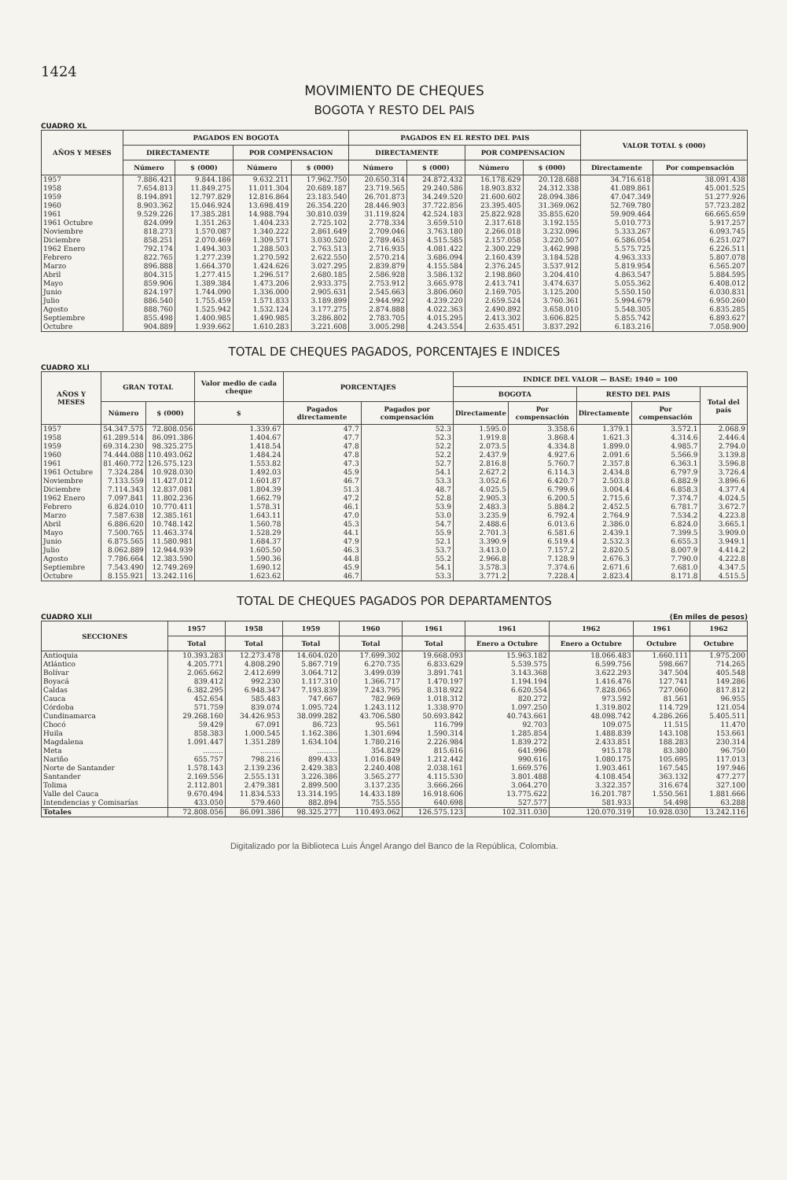1424
MOVIMIENTO DE CHEQUES
BOGOTA Y RESTO DEL PAIS
CUADRO XL
| AÑOS Y MESES | PAGADOS EN BOGOTA | | | | PAGADOS EN EL RESTO DEL PAIS | | | | VALOR TOTAL $ (000) | |
| --- | --- | --- | --- | --- | --- | --- | --- | --- | --- | --- |
| | DIRECTAMENTE | | POR COMPENSACION | | DIRECTAMENTE | | POR COMPENSACION | | | |
| | Número | $ (000) | Número | $ (000) | Número | $ (000) | Número | $ (000) | Directamente | Por compensación |
| 1957 | 7.886.421 | 9.844.186 | 9.632.211 | 17.962.750 | 20.650.314 | 24.872.432 | 16.178.629 | 20.128.688 | 34.716.618 | 38.091.438 |
| 1958 | 7.654.813 | 11.849.275 | 11.011.304 | 20.689.187 | 23.719.565 | 29.240.586 | 18.903.832 | 24.312.338 | 41.089.861 | 45.001.525 |
| 1959 | 8.194.891 | 12.797.829 | 12.816.864 | 23.183.540 | 26.701.873 | 34.249.520 | 21.600.602 | 28.094.386 | 47.047.349 | 51.277.926 |
| 1960 | 8.903.362 | 15.046.924 | 13.698.419 | 26.354.220 | 28.446.903 | 37.722.856 | 23.395.405 | 31.369.062 | 52.769.780 | 57.723.282 |
| 1961 | 9.529.226 | 17.385.281 | 14.988.794 | 30.810.039 | 31.119.824 | 42.524.183 | 25.822.928 | 35.855.620 | 59.909.464 | 66.665.659 |
| 1961 Octubre | 824.099 | 1.351.263 | 1.404.233 | 2.725.102 | 2.778.334 | 3.659.510 | 2.317.618 | 3.192.155 | 5.010.773 | 5.917.257 |
| Noviembre | 818.273 | 1.570.087 | 1.340.222 | 2.861.649 | 2.709.046 | 3.763.180 | 2.266.018 | 3.232.096 | 5.333.267 | 6.093.745 |
| Diciembre | 858.251 | 2.070.469 | 1.309.571 | 3.030.520 | 2.789.463 | 4.515.585 | 2.157.058 | 3.220.507 | 6.586.054 | 6.251.027 |
| 1962 Enero | 792.174 | 1.494.303 | 1.288.503 | 2.763.513 | 2.716.935 | 4.081.422 | 2.300.229 | 3.462.998 | 5.575.725 | 6.226.511 |
| Febrero | 822.765 | 1.277.239 | 1.270.592 | 2.622.550 | 2.570.214 | 3.686.094 | 2.160.439 | 3.184.528 | 4.963.333 | 5.807.078 |
| Marzo | 896.888 | 1.664.370 | 1.424.626 | 3.027.295 | 2.839.879 | 4.155.584 | 2.376.245 | 3.537.912 | 5.819.954 | 6.565.207 |
| Abril | 804.315 | 1.277.415 | 1.296.517 | 2.680.185 | 2.586.928 | 3.586.132 | 2.198.860 | 3.204.410 | 4.863.547 | 5.884.595 |
| Mayo | 859.906 | 1.389.384 | 1.473.206 | 2.933.375 | 2.753.912 | 3.665.978 | 2.413.741 | 3.474.637 | 5.055.362 | 6.408.012 |
| Junio | 824.197 | 1.744.090 | 1.336.000 | 2.905.631 | 2.545.663 | 3.806.060 | 2.169.705 | 3.125.200 | 5.550.150 | 6.030.831 |
| Julio | 886.540 | 1.755.459 | 1.571.833 | 3.189.899 | 2.944.992 | 4.239.220 | 2.659.524 | 3.760.361 | 5.994.679 | 6.950.260 |
| Agosto | 888.760 | 1.525.942 | 1.532.124 | 3.177.275 | 2.874.888 | 4.022.363 | 2.490.892 | 3.658.010 | 5.548.305 | 6.835.285 |
| Septiembre | 855.498 | 1.400.985 | 1.490.985 | 3.286.802 | 2.783.705 | 4.015.295 | 2.413.302 | 3.606.825 | 5.855.742 | 6.893.627 |
| Octubre | 904.889 | 1.939.662 | 1.610.283 | 3.221.608 | 3.005.298 | 4.243.554 | 2.635.451 | 3.837.292 | 6.183.216 | 7.058.900 |
TOTAL DE CHEQUES PAGADOS, PORCENTAJES E INDICES
CUADRO XLI
| AÑOS Y MESES | GRAN TOTAL | | Valor medio de cada cheque | PORCENTAJES | | INDICE DEL VALOR — BASE: 1940 = 100 | | | | |
| --- | --- | --- | --- | --- | --- | --- | --- | --- | --- | --- |
| | | | | | | BOGOTA | | RESTO DEL PAIS | | Total del país |
| | Número | $ (000) | $ | Pagados directamente | Pagados por compensación | Directamente | Por compensación | Directamente | Por compensación | |
| 1957 | 54.347.575 | 72.808.056 | 1.339.67 | 47.7 | 52.3 | 1.595.0 | 3.358.6 | 1.379.1 | 3.572.1 | 2.068.9 |
| 1958 | 61.289.514 | 86.091.386 | 1.404.67 | 47.7 | 52.3 | 1.919.8 | 3.868.4 | 1.621.3 | 4.314.6 | 2.446.4 |
| 1959 | 69.314.230 | 98.325.275 | 1.418.54 | 47.8 | 52.2 | 2.073.5 | 4.334.8 | 1.899.0 | 4.985.7 | 2.794.0 |
| 1960 | 74.444.088 | 110.493.062 | 1.484.24 | 47.8 | 52.2 | 2.437.9 | 4.927.6 | 2.091.6 | 5.566.9 | 3.139.8 |
| 1961 | 81.460.772 | 126.575.123 | 1.553.82 | 47.3 | 52.7 | 2.816.8 | 5.760.7 | 2.357.8 | 6.363.1 | 3.596.8 |
| 1961 Octubre | 7.324.284 | 10.928.030 | 1.492.03 | 45.9 | 54.1 | 2.627.2 | 6.114.3 | 2.434.8 | 6.797.9 | 3.726.4 |
| Noviembre | 7.133.559 | 11.427.012 | 1.601.87 | 46.7 | 53.3 | 3.052.6 | 6.420.7 | 2.503.8 | 6.882.9 | 3.896.6 |
| Diciembre | 7.114.343 | 12.837.081 | 1.804.39 | 51.3 | 48.7 | 4.025.5 | 6.799.6 | 3.004.4 | 6.858.3 | 4.377.4 |
| 1962 Enero | 7.097.841 | 11.802.236 | 1.662.79 | 47.2 | 52.8 | 2.905.3 | 6.200.5 | 2.715.6 | 7.374.7 | 4.024.5 |
| Febrero | 6.824.010 | 10.770.411 | 1.578.31 | 46.1 | 53.9 | 2.483.3 | 5.884.2 | 2.452.5 | 6.781.7 | 3.672.7 |
| Marzo | 7.587.638 | 12.385.161 | 1.643.11 | 47.0 | 53.0 | 3.235.9 | 6.792.4 | 2.764.9 | 7.534.2 | 4.223.8 |
| Abril | 6.886.620 | 10.748.142 | 1.560.78 | 45.3 | 54.7 | 2.488.6 | 6.013.6 | 2.386.0 | 6.824.0 | 3.665.1 |
| Mayo | 7.500.765 | 11.463.374 | 1.528.29 | 44.1 | 55.9 | 2.701.3 | 6.581.6 | 2.439.1 | 7.399.5 | 3.909.0 |
| Junio | 6.875.565 | 11.580.981 | 1.684.37 | 47.9 | 52.1 | 3.390.9 | 6.519.4 | 2.532.3 | 6.655.3 | 3.949.1 |
| Julio | 8.062.889 | 12.944.939 | 1.605.50 | 46.3 | 53.7 | 3.413.0 | 7.157.2 | 2.820.5 | 8.007.9 | 4.414.2 |
| Agosto | 7.786.664 | 12.383.590 | 1.590.36 | 44.8 | 55.2 | 2.966.8 | 7.128.9 | 2.676.3 | 7.790.0 | 4.222.8 |
| Septiembre | 7.543.490 | 12.749.269 | 1.690.12 | 45.9 | 54.1 | 3.578.3 | 7.374.6 | 2.671.6 | 7.681.0 | 4.347.5 |
| Octubre | 8.155.921 | 13.242.116 | 1.623.62 | 46.7 | 53.3 | 3.771.2 | 7.228.4 | 2.823.4 | 8.171.8 | 4.515.5 |
TOTAL DE CHEQUES PAGADOS POR DEPARTAMENTOS
CUADRO XLII (En miles de pesos)
| SECCIONES | 1957 | 1958 | 1959 | 1960 | 1961 | 1961 | 1962 | 1961 | 1962 |
| --- | --- | --- | --- | --- | --- | --- | --- | --- | --- |
| | Total | Total | Total | Total | Total | Enero a Octubre | Enero a Octubre | Octubre | Octubre |
| Antioquia | 10.393.283 | 12.273.478 | 14.604.020 | 17.699.302 | 19.668.093 | 15.963.182 | 18.066.483 | 1.660.111 | 1.975.200 |
| Atlántico | 4.205.771 | 4.808.290 | 5.867.719 | 6.270.735 | 6.833.629 | 5.539.575 | 6.599.756 | 598.667 | 714.265 |
| Bolívar | 2.065.662 | 2.412.699 | 3.064.712 | 3.499.039 | 3.891.741 | 3.143.368 | 3.622.293 | 347.504 | 405.548 |
| Boyacá | 839.412 | 992.230 | 1.117.310 | 1.366.717 | 1.470.197 | 1.194.194 | 1.416.476 | 127.741 | 149.286 |
| Caldas | 6.382.295 | 6.948.347 | 7.193.839 | 7.243.795 | 8.318.922 | 6.620.554 | 7.828.065 | 727.060 | 817.812 |
| Cauca | 452.654 | 585.483 | 747.667 | 782.969 | 1.018.312 | 820.272 | 973.592 | 81.561 | 96.955 |
| Córdoba | 571.759 | 839.074 | 1.095.724 | 1.243.112 | 1.338.970 | 1.097.250 | 1.319.802 | 114.729 | 121.054 |
| Cundinamarca | 29.268.160 | 34.426.953 | 38.099.282 | 43.706.580 | 50.693.842 | 40.743.661 | 48.098.742 | 4.286.266 | 5.405.511 |
| Chocó | 59.429 | 67.091 | 86.723 | 95.561 | 116.799 | 92.703 | 109.075 | 11.515 | 11.470 |
| Huila | 858.383 | 1.000.545 | 1.162.386 | 1.301.694 | 1.590.314 | 1.285.854 | 1.488.839 | 143.108 | 153.661 |
| Magdalena | 1.091.447 | 1.351.289 | 1.634.104 | 1.780.216 | 2.226.984 | 1.839.272 | 2.433.851 | 188.283 | 230.314 |
| Meta | ......... | ......... | ......... | 354.829 | 815.616 | 641.996 | 915.178 | 83.380 | 96.750 |
| Nariño | 655.757 | 798.216 | 899.433 | 1.016.849 | 1.212.442 | 990.616 | 1.080.175 | 105.695 | 117.013 |
| Norte de Santander | 1.578.143 | 2.139.236 | 2.429.383 | 2.240.408 | 2.038.161 | 1.669.576 | 1.903.461 | 167.545 | 197.946 |
| Santander | 2.169.556 | 2.555.131 | 3.226.386 | 3.565.277 | 4.115.530 | 3.801.488 | 4.108.454 | 363.132 | 477.277 |
| Tolima | 2.112.801 | 2.479.381 | 2.899.500 | 3.137.235 | 3.666.266 | 3.064.270 | 3.322.357 | 316.674 | 327.100 |
| Valle del Cauca | 9.670.494 | 11.834.533 | 13.314.195 | 14.433.189 | 16.918.606 | 13.775.622 | 16.201.787 | 1.550.561 | 1.881.666 |
| Intendencias y Comisarías | 433.050 | 579.460 | 882.894 | 755.555 | 640.698 | 527.577 | 581.933 | 54.498 | 63.288 |
| Totales | 72.808.056 | 86.091.386 | 98.325.277 | 110.493.062 | 126.575.123 | 102.311.030 | 120.070.319 | 10.928.030 | 13.242.116 |
Digitalizado por la Biblioteca Luis Ángel Arango del Banco de la República, Colombia.